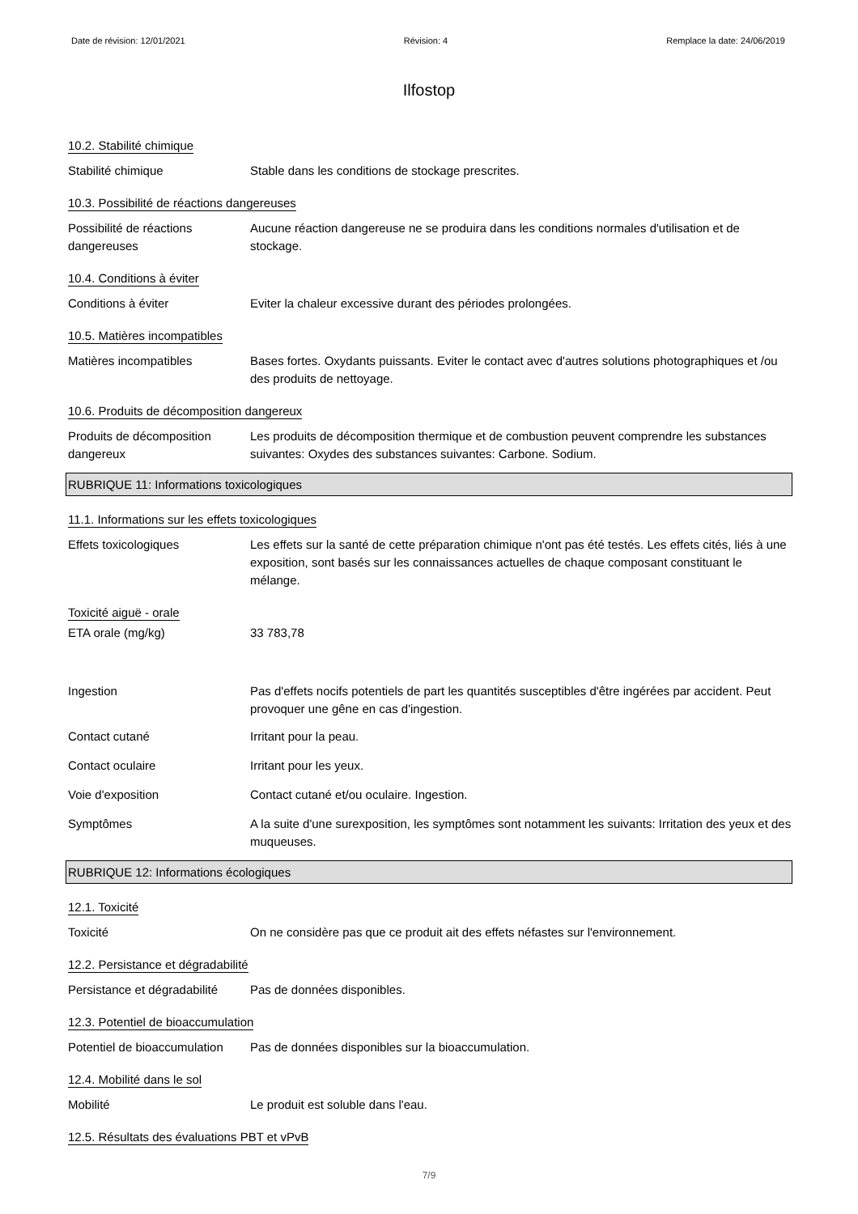Date de révision: 12/01/2021 Révision: 4 Remplace la date: 24/06/2019
Ilfostop
10.2. Stabilité chimique
Stabilité chimique Stable dans les conditions de stockage prescrites.
10.3. Possibilité de réactions dangereuses
Possibilité de réactions dangereuses
Aucune réaction dangereuse ne se produira dans les conditions normales d'utilisation et de stockage.
10.4. Conditions à éviter
Conditions à éviter Eviter la chaleur excessive durant des périodes prolongées.
10.5. Matières incompatibles
Matières incompatibles Bases fortes. Oxydants puissants. Eviter le contact avec d'autres solutions photographiques et /ou des produits de nettoyage.
10.6. Produits de décomposition dangereux
Produits de décomposition dangereux
Les produits de décomposition thermique et de combustion peuvent comprendre les substances suivantes: Oxydes des substances suivantes: Carbone. Sodium.
RUBRIQUE 11: Informations toxicologiques
11.1. Informations sur les effets toxicologiques
Effets toxicologiques Les effets sur la santé de cette préparation chimique n'ont pas été testés. Les effets cités, liés à une exposition, sont basés sur les connaissances actuelles de chaque composant constituant le mélange.
Toxicité aiguë - orale
ETA orale (mg/kg) 33 783,78
Ingestion Pas d'effets nocifs potentiels de part les quantités susceptibles d'être ingérées par accident. Peut provoquer une gêne en cas d'ingestion.
Contact cutané Irritant pour la peau.
Contact oculaire Irritant pour les yeux.
Voie d'exposition Contact cutané et/ou oculaire. Ingestion.
Symptômes A la suite d'une surexposition, les symptômes sont notamment les suivants: Irritation des yeux et des muqueuses.
RUBRIQUE 12: Informations écologiques
12.1. Toxicité
Toxicité On ne considère pas que ce produit ait des effets néfastes sur l'environnement.
12.2. Persistance et dégradabilité
Persistance et dégradabilité
Pas de données disponibles.
12.3. Potentiel de bioaccumulation
Potentiel de bioaccumulation
Pas de données disponibles sur la bioaccumulation.
12.4. Mobilité dans le sol
Mobilité Le produit est soluble dans l'eau.
12.5. Résultats des évaluations PBT et vPvB
7/9